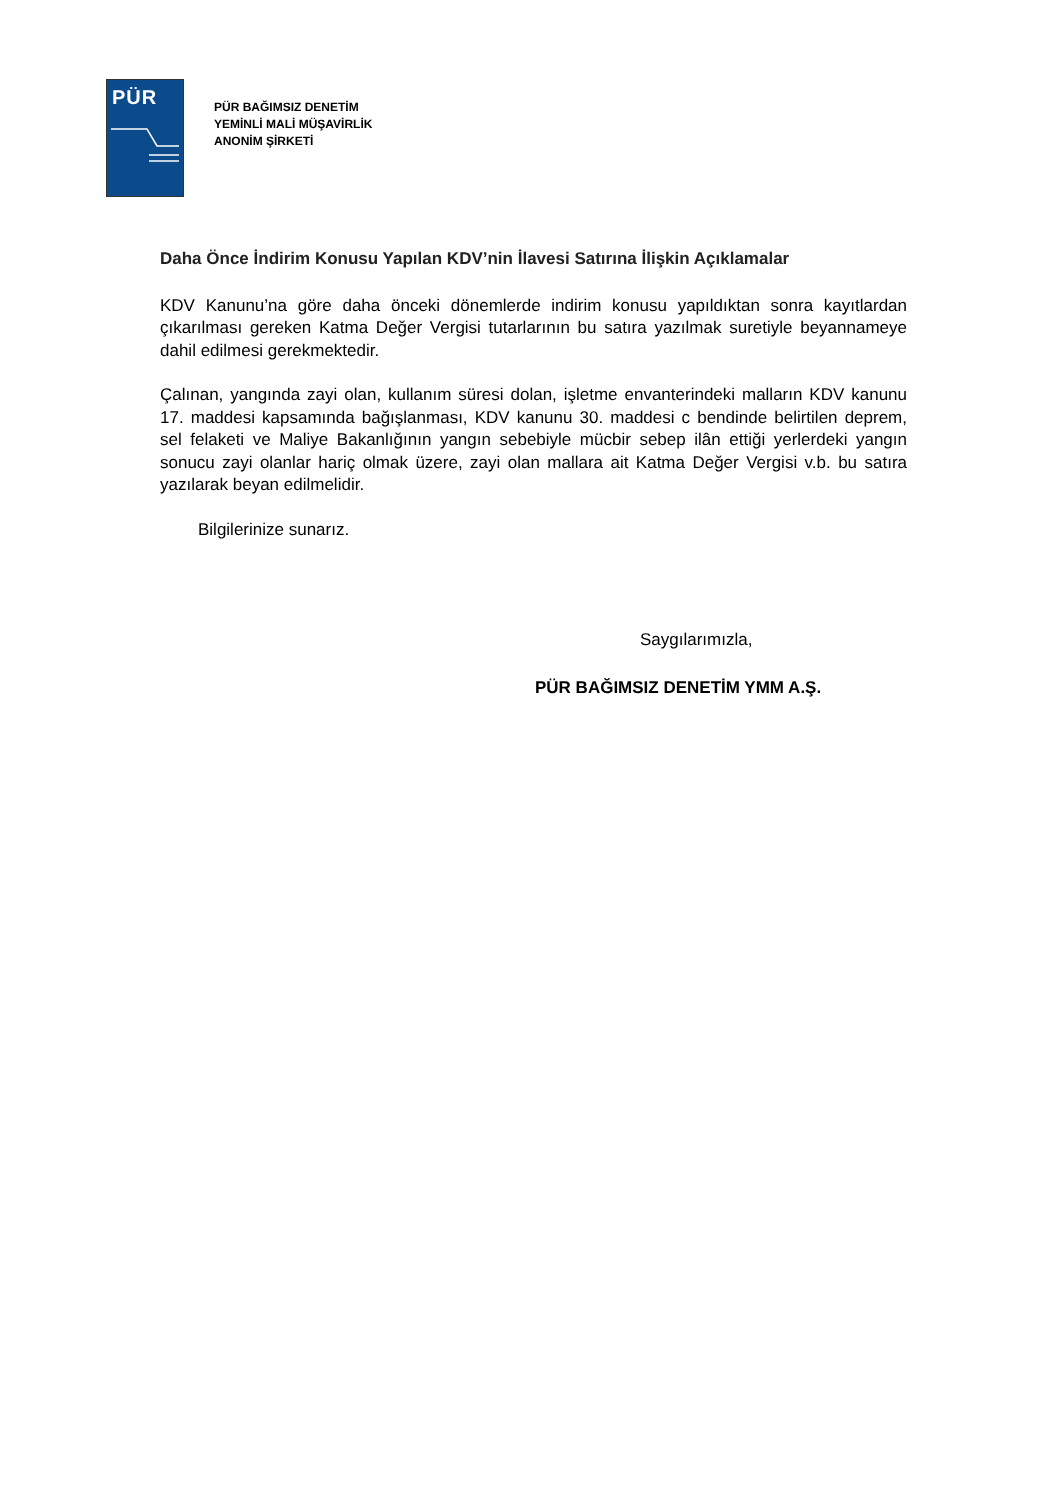PÜR
PÜR BAĞIMSIZ DENETİM
YEMİNLİ MALİ MÜŞAVİRLİK
ANONİM ŞİRKETİ
Daha Önce İndirim Konusu Yapılan KDV’nin İlavesi Satırına İlişkin Açıklamalar
KDV Kanunu’na göre daha önceki dönemlerde indirim konusu yapıldıktan sonra kayıtlardan çıkarılması gereken Katma Değer Vergisi tutarlarının bu satıra yazılmak suretiyle beyannameye dahil edilmesi gerekmektedir.
Çalınan, yangında zayi olan, kullanım süresi dolan, işletme envanterindeki malların KDV kanunu 17. maddesi kapsamında bağışlanması, KDV kanunu 30. maddesi c bendinde belirtilen deprem, sel felaketi ve Maliye Bakanlığının yangın sebebiyle mücbir sebep ilân ettiği yerlerdeki yangın sonucu zayi olanlar hariç olmak üzere, zayi olan mallara ait Katma Değer Vergisi v.b. bu satıra yazılarak beyan edilmelidir.
Bilgilerinize sunarız.
Saygılarımızla,
PÜR BAĞIMSIZ DENETİM YMM A.Ş.